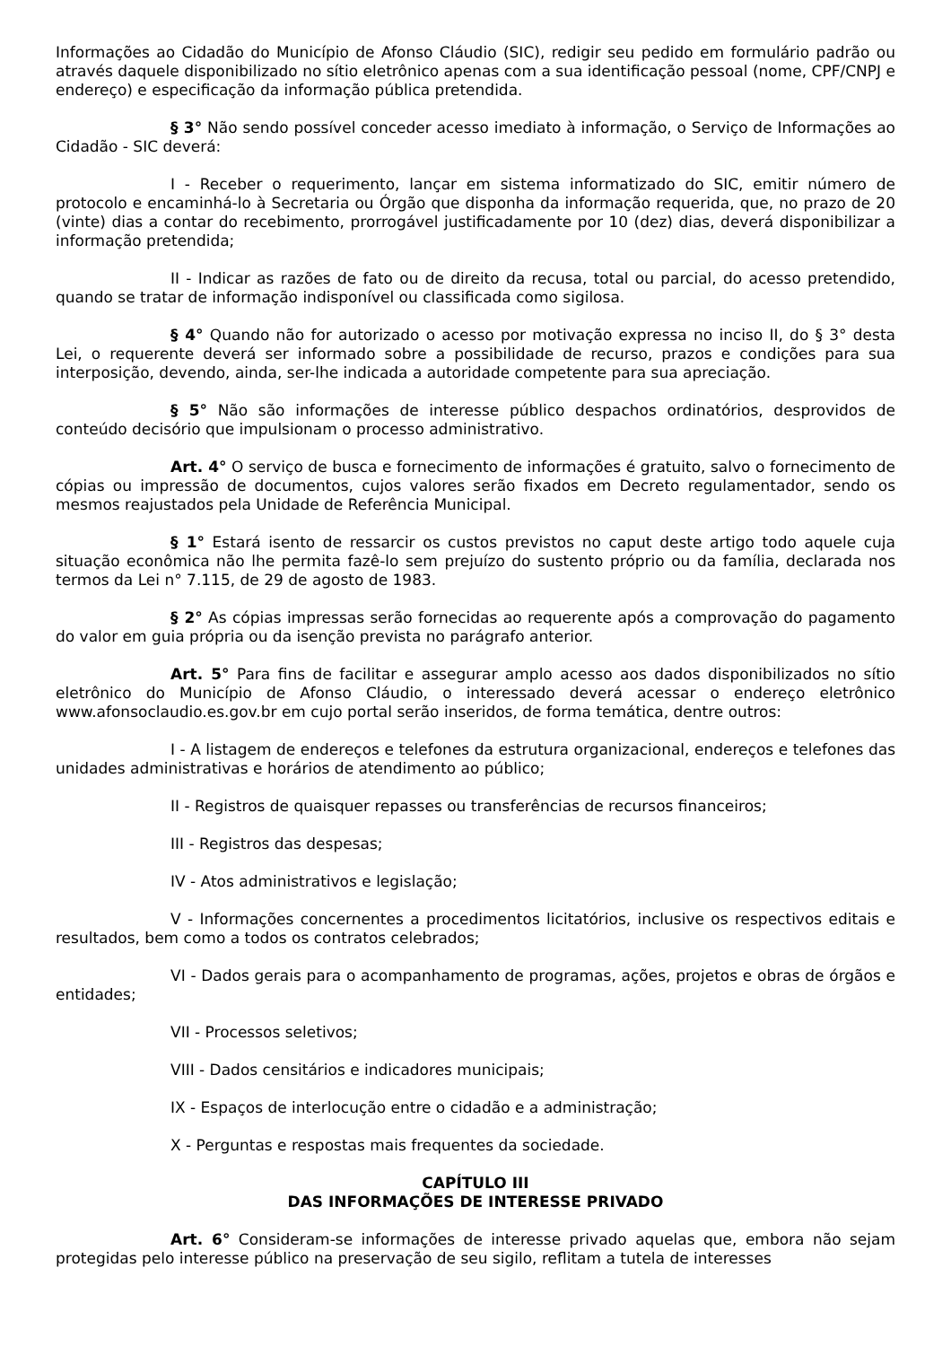Informações ao Cidadão do Município de Afonso Cláudio (SIC), redigir seu pedido em formulário padrão ou através daquele disponibilizado no sítio eletrônico apenas com a sua identificação pessoal (nome, CPF/CNPJ e endereço) e especificação da informação pública pretendida.
§ 3° Não sendo possível conceder acesso imediato à informação, o Serviço de Informações ao Cidadão - SIC deverá:
I - Receber o requerimento, lançar em sistema informatizado do SIC, emitir número de protocolo e encaminhá-lo à Secretaria ou Órgão que disponha da informação requerida, que, no prazo de 20 (vinte) dias a contar do recebimento, prorrogável justificadamente por 10 (dez) dias, deverá disponibilizar a informação pretendida;
II - Indicar as razões de fato ou de direito da recusa, total ou parcial, do acesso pretendido, quando se tratar de informação indisponível ou classificada como sigilosa.
§ 4° Quando não for autorizado o acesso por motivação expressa no inciso II, do § 3° desta Lei, o requerente deverá ser informado sobre a possibilidade de recurso, prazos e condições para sua interposição, devendo, ainda, ser-lhe indicada a autoridade competente para sua apreciação.
§ 5° Não são informações de interesse público despachos ordinatórios, desprovidos de conteúdo decisório que impulsionam o processo administrativo.
Art. 4° O serviço de busca e fornecimento de informações é gratuito, salvo o fornecimento de cópias ou impressão de documentos, cujos valores serão fixados em Decreto regulamentador, sendo os mesmos reajustados pela Unidade de Referência Municipal.
§ 1° Estará isento de ressarcir os custos previstos no caput deste artigo todo aquele cuja situação econômica não lhe permita fazê-lo sem prejuízo do sustento próprio ou da família, declarada nos termos da Lei n° 7.115, de 29 de agosto de 1983.
§ 2° As cópias impressas serão fornecidas ao requerente após a comprovação do pagamento do valor em guia própria ou da isenção prevista no parágrafo anterior.
Art. 5° Para fins de facilitar e assegurar amplo acesso aos dados disponibilizados no sítio eletrônico do Município de Afonso Cláudio, o interessado deverá acessar o endereço eletrônico www.afonsoclaudio.es.gov.br em cujo portal serão inseridos, de forma temática, dentre outros:
I - A listagem de endereços e telefones da estrutura organizacional, endereços e telefones das unidades administrativas e horários de atendimento ao público;
II - Registros de quaisquer repasses ou transferências de recursos financeiros;
III - Registros das despesas;
IV - Atos administrativos e legislação;
V - Informações concernentes a procedimentos licitatórios, inclusive os respectivos editais e resultados, bem como a todos os contratos celebrados;
VI - Dados gerais para o acompanhamento de programas, ações, projetos e obras de órgãos e entidades;
VII - Processos seletivos;
VIII - Dados censitários e indicadores municipais;
IX - Espaços de interlocução entre o cidadão e a administração;
X - Perguntas e respostas mais frequentes da sociedade.
CAPÍTULO III
DAS INFORMAÇÕES DE INTERESSE PRIVADO
Art. 6° Consideram-se informações de interesse privado aquelas que, embora não sejam protegidas pelo interesse público na preservação de seu sigilo, reflitam a tutela de interesses